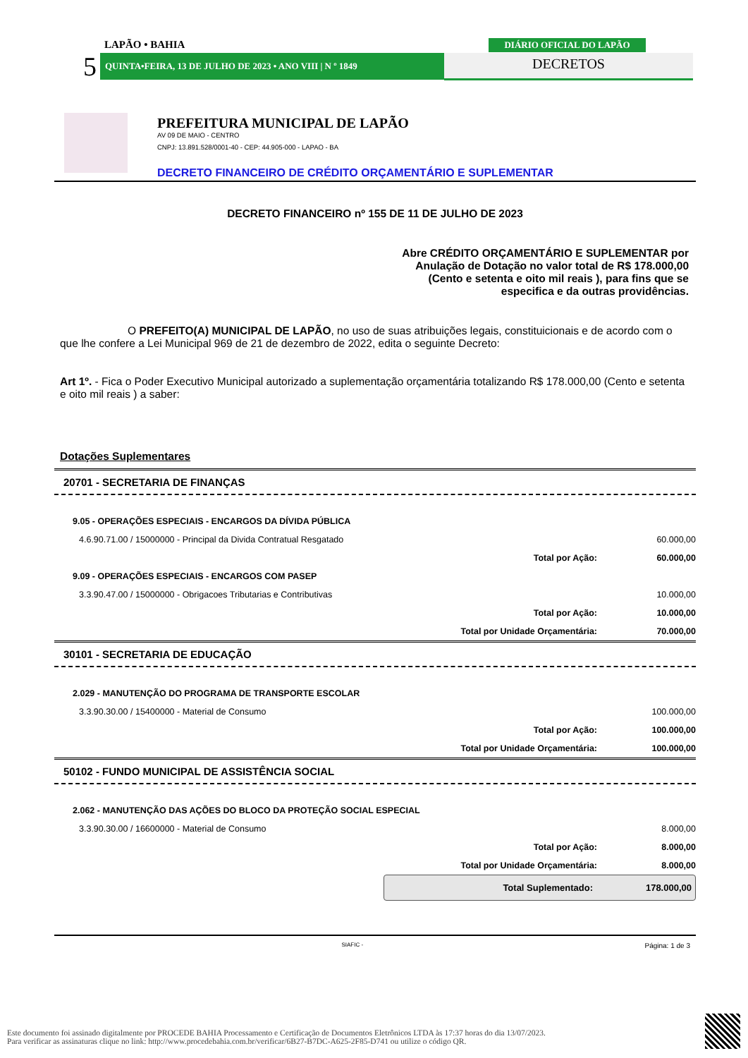LAPÃO • BAHIA
5 QUINTA•FEIRA, 13 DE JULHO DE 2023 • ANO VIII | N º 1849
DIÁRIO OFICIAL DO LAPÃO
DECRETOS
PREFEITURA MUNICIPAL DE LAPÃO
AV 09 DE MAIO - CENTRO
CNPJ: 13.891.528/0001-40 - CEP: 44.905-000 - LAPAO - BA
DECRETO FINANCEIRO DE CRÉDITO ORÇAMENTÁRIO E SUPLEMENTAR
DECRETO FINANCEIRO nº 155 DE 11 DE JULHO DE 2023
Abre CRÉDITO ORÇAMENTÁRIO E SUPLEMENTAR por
Anulação de Dotação no valor total de R$ 178.000,00
(Cento e setenta e oito mil reais ), para fins que se
especifica e da outras providências.
O PREFEITO(A) MUNICIPAL DE LAPÃO, no uso de suas atribuições legais, constituicionais e de acordo com o que lhe confere a Lei Municipal 969 de 21 de dezembro de 2022, edita o seguinte Decreto:
Art 1º. - Fica o Poder Executivo Municipal autorizado a suplementação orçamentária totalizando R$ 178.000,00 (Cento e setenta e oito mil reais ) a saber:
Dotações Suplementares
20701 - SECRETARIA DE FINANÇAS
| 9.05 - OPERAÇÕES ESPECIAIS - ENCARGOS DA DÍVIDA PÚBLICA | | |
| 4.6.90.71.00 / 15000000 - Principal da Divida Contratual Resgatado | | 60.000,00 |
| | Total por Ação: | 60.000,00 |
| 9.09 - OPERAÇÕES ESPECIAIS - ENCARGOS COM PASEP | | |
| 3.3.90.47.00 / 15000000 - Obrigacoes Tributarias e Contributivas | | 10.000,00 |
| | Total por Ação: | 10.000,00 |
| | Total por Unidade Orçamentária: | 70.000,00 |
30101 - SECRETARIA DE EDUCAÇÃO
| 2.029 - MANUTENÇÃO DO PROGRAMA DE TRANSPORTE ESCOLAR | | |
| 3.3.90.30.00 / 15400000 - Material de Consumo | | 100.000,00 |
| | Total por Ação: | 100.000,00 |
| | Total por Unidade Orçamentária: | 100.000,00 |
50102 - FUNDO MUNICIPAL DE ASSISTÊNCIA SOCIAL
| 2.062 - MANUTENÇÃO DAS AÇÕES DO BLOCO DA PROTEÇÃO SOCIAL ESPECIAL | | |
| 3.3.90.30.00 / 16600000 - Material de Consumo | | 8.000,00 |
| | Total por Ação: | 8.000,00 |
| | Total por Unidade Orçamentária: | 8.000,00 |
Total Suplementado: 178.000,00
SIAFIC - Página: 1 de 3
Este documento foi assinado digitalmente por PROCEDE BAHIA Processamento e Certificação de Documentos Eletrônicos LTDA às 17:37 horas do dia 13/07/2023.
Para verificar as assinaturas clique no link: http://www.procedebahia.com.br/verificar/6B27-B7DC-A625-2F85-D741 ou utilize o código QR.